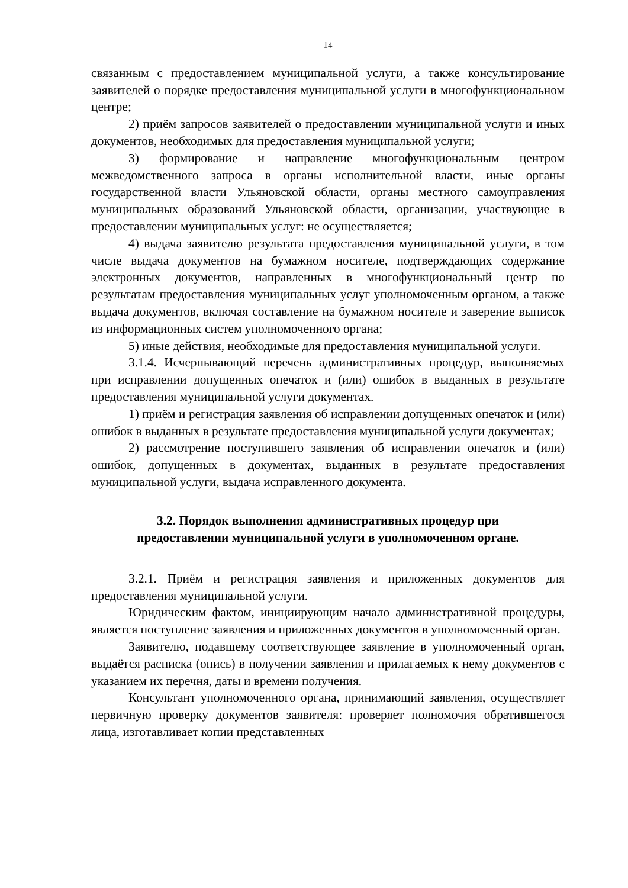14
связанным с предоставлением муниципальной услуги, а также консультирование заявителей о порядке предоставления муниципальной услуги в многофункциональном центре;
2) приём запросов заявителей о предоставлении муниципальной услуги и иных документов, необходимых для предоставления муниципальной услуги;
3) формирование и направление многофункциональным центром межведомственного запроса в органы исполнительной власти, иные органы государственной власти Ульяновской области, органы местного самоуправления муниципальных образований Ульяновской области, организации, участвующие в предоставлении муниципальных услуг: не осуществляется;
4) выдача заявителю результата предоставления муниципальной услуги, в том числе выдача документов на бумажном носителе, подтверждающих содержание электронных документов, направленных в многофункциональный центр по результатам предоставления муниципальных услуг уполномоченным органом, а также выдача документов, включая составление на бумажном носителе и заверение выписок из информационных систем уполномоченного органа;
5) иные действия, необходимые для предоставления муниципальной услуги.
3.1.4. Исчерпывающий перечень административных процедур, выполняемых при исправлении допущенных опечаток и (или) ошибок в выданных в результате предоставления муниципальной услуги документах.
1) приём и регистрация заявления об исправлении допущенных опечаток и (или) ошибок в выданных в результате предоставления муниципальной услуги документах;
2) рассмотрение поступившего заявления об исправлении опечаток и (или) ошибок, допущенных в документах, выданных в результате предоставления муниципальной услуги, выдача исправленного документа.
3.2. Порядок выполнения административных процедур при
предоставлении муниципальной услуги в уполномоченном органе.
3.2.1. Приём и регистрация заявления и приложенных документов для предоставления муниципальной услуги.
Юридическим фактом, инициирующим начало административной процедуры, является поступление заявления и приложенных документов в уполномоченный орган.
Заявителю, подавшему соответствующее заявление в уполномоченный орган, выдаётся расписка (опись) в получении заявления и прилагаемых к нему документов с указанием их перечня, даты и времени получения.
Консультант уполномоченного органа, принимающий заявления, осуществляет первичную проверку документов заявителя: проверяет полномочия обратившегося лица, изготавливает копии представленных